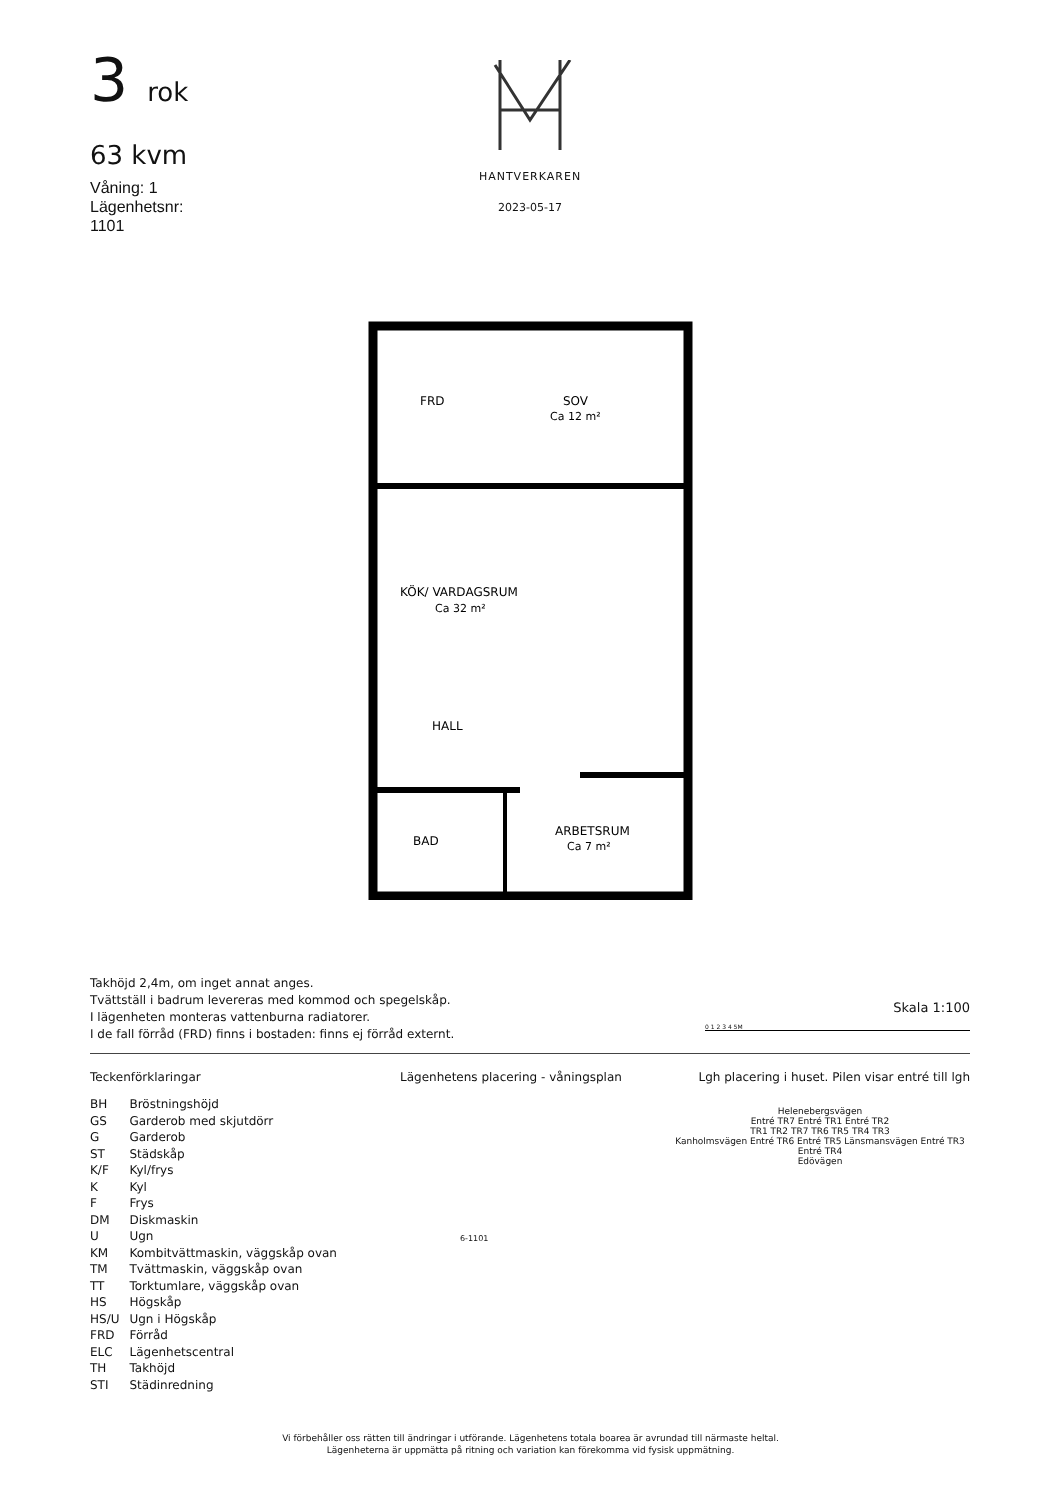3 rok
63 kvm
Våning: 1
Lägenhetsnr:
1101
HANTVERKAREN
2023-05-17
FRD
SOV
Ca 12 m²
KÖK/ VARDAGSRUM
Ca 32 m²
HALL
BAD
ARBETSRUM
Ca 7 m²
Takhöjd 2,4m, om inget annat anges.
Tvättställ i badrum levereras med kommod och spegelskåp.
I lägenheten monteras vattenburna radiatorer.
I de fall förråd (FRD) finns i bostaden: finns ej förråd externt.
Skala 1:100
0 1 2 3 4 5M
Teckenförklaringar
| BH | Bröstningshöjd |
| GS | Garderob med skjutdörr |
| G | Garderob |
| ST | Städskåp |
| K/F | Kyl/frys |
| K | Kyl |
| F | Frys |
| DM | Diskmaskin |
| U | Ugn |
| KM | Kombitvättmaskin, väggskåp ovan |
| TM | Tvättmaskin, väggskåp ovan |
| TT | Torktumlare, väggskåp ovan |
| HS | Högskåp |
| HS/U | Ugn i Högskåp |
| FRD | Förråd |
| ELC | Lägenhetscentral |
| TH | Takhöjd |
| STI | Städinredning |
Lägenhetens placering - våningsplan
6-1101
Lgh placering i huset. Pilen visar entré till lgh
Helenebergsvägen
Entré TR7 Entré TR1 Entré TR2
TR1 TR2 TR7 TR6 TR5 TR4 TR3
Kanholmsvägen Entré TR6 Entré TR5 Länsmansvägen Entré TR3
Entré TR4
Edövägen
Vi förbehåller oss rätten till ändringar i utförande. Lägenhetens totala boarea är avrundad till närmaste heltal.
Lägenheterna är uppmätta på ritning och variation kan förekomma vid fysisk uppmätning.